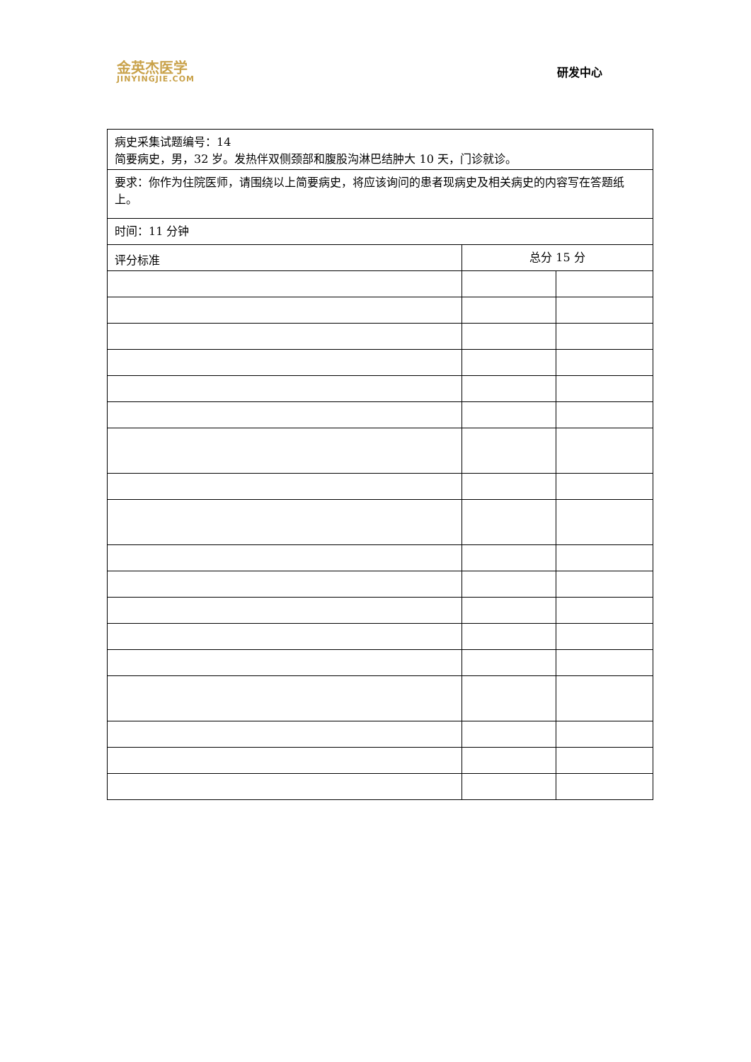金英杰医学
JINYINGJIE.COM
研发中心
| 病史采集试题编号：14 简要病史，男，32 岁。发热伴双侧颈部和腹股沟淋巴结肿大 10 天，门诊就诊。 | | |
| 要求：你作为住院医师，请围绕以上简要病史，将应该询问的患者现病史及相关病史的内容写在答题纸上。 | | |
| 时间：11 分钟 | | |
| 评分标准 | 总分 15 分 | |